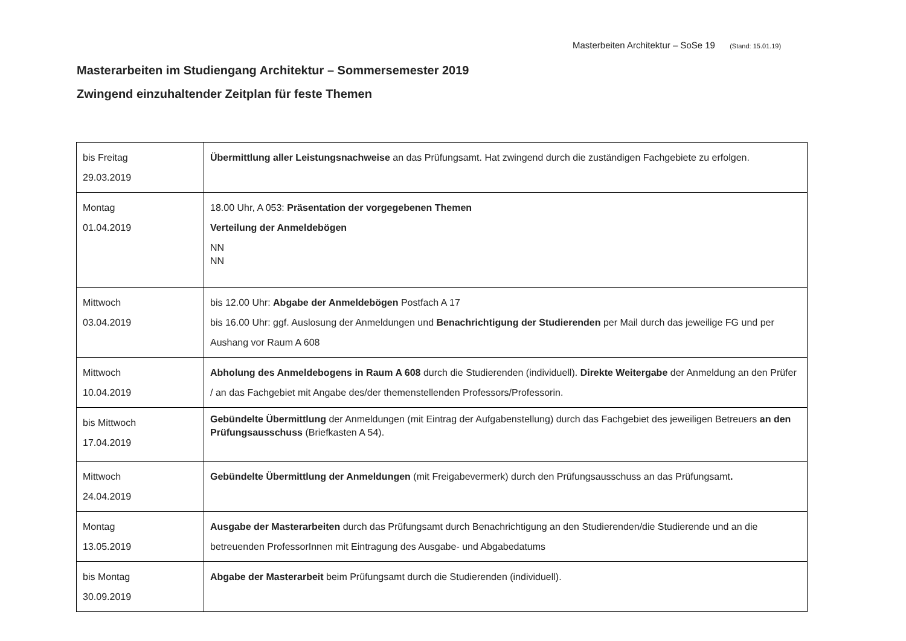Masterbeiten Architektur – SoSe 19 (Stand: 15.01.19)
Masterarbeiten im Studiengang Architektur – Sommersemester 2019
Zwingend einzuhaltender Zeitplan für feste Themen
| bis Freitag 29.03.2019 | Übermittlung aller Leistungsnachweise an das Prüfungsamt. Hat zwingend durch die zuständigen Fachgebiete zu erfolgen. |
| Montag 01.04.2019 | 18.00 Uhr, A 053: Präsentation der vorgegebenen Themen Verteilung der Anmeldebögen NN NN |
| Mittwoch 03.04.2019 | bis 12.00 Uhr: Abgabe der Anmeldebögen Postfach A 17 bis 16.00 Uhr: ggf. Auslosung der Anmeldungen und Benachrichtigung der Studierenden per Mail durch das jeweilige FG und per Aushang vor Raum A 608 |
| Mittwoch 10.04.2019 | Abholung des Anmeldebogens in Raum A 608 durch die Studierenden (individuell). Direkte Weitergabe der Anmeldung an den Prüfer / an das Fachgebiet mit Angabe des/der themenstellenden Professors/Professorin. |
| bis Mittwoch 17.04.2019 | Gebündelte Übermittlung der Anmeldungen (mit Eintrag der Aufgabenstellung) durch das Fachgebiet des jeweiligen Betreuers an den Prüfungsausschuss (Briefkasten A 54). |
| Mittwoch 24.04.2019 | Gebündelte Übermittlung der Anmeldungen (mit Freigabevermerk) durch den Prüfungsausschuss an das Prüfungsamt . |
| Montag 13.05.2019 | Ausgabe der Masterarbeiten durch das Prüfungsamt durch Benachrichtigung an den Studierenden/die Studierende und an die betreuenden ProfessorInnen mit Eintragung des Ausgabe- und Abgabedatums |
| bis Montag 30.09.2019 | Abgabe der Masterarbeit beim Prüfungsamt durch die Studierenden (individuell). |